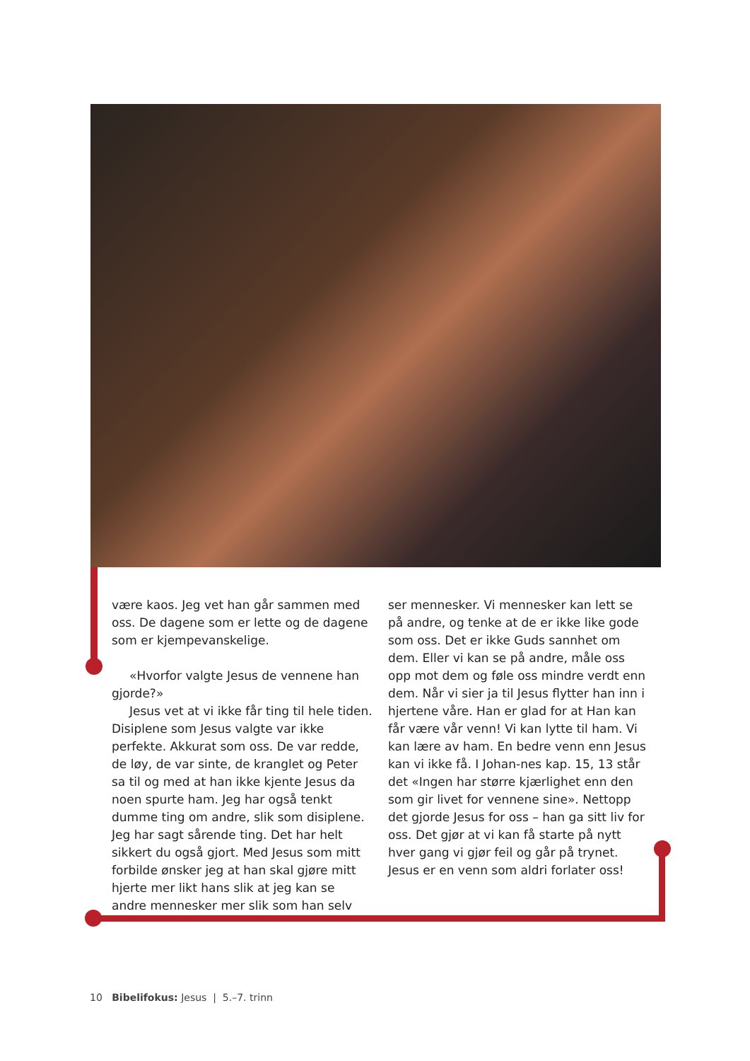være kaos. Jeg vet han går sammen med oss. De dagene som er lette og de dagene som er kjempevanskelige.
«Hvorfor valgte Jesus de vennene han gjorde?»
Jesus vet at vi ikke får ting til hele tiden. Disiplene som Jesus valgte var ikke perfekte. Akkurat som oss. De var redde, de løy, de var sinte, de kranglet og Peter sa til og med at han ikke kjente Jesus da noen spurte ham. Jeg har også tenkt dumme ting om andre, slik som disiplene. Jeg har sagt sårende ting. Det har helt sikkert du også gjort. Med Jesus som mitt forbilde ønsker jeg at han skal gjøre mitt hjerte mer likt hans slik at jeg kan se andre mennesker mer slik som han selv
ser mennesker. Vi mennesker kan lett se på andre, og tenke at de er ikke like gode som oss. Det er ikke Guds sannhet om dem. Eller vi kan se på andre, måle oss opp mot dem og føle oss mindre verdt enn dem. Når vi sier ja til Jesus flytter han inn i hjertene våre. Han er glad for at Han kan får være vår venn! Vi kan lytte til ham. Vi kan lære av ham. En bedre venn enn Jesus kan vi ikke få. I Johan-nes kap. 15, 13 står det «Ingen har større kjærlighet enn den som gir livet for vennene sine». Nettopp det gjorde Jesus for oss – han ga sitt liv for oss. Det gjør at vi kan få starte på nytt hver gang vi gjør feil og går på trynet. Jesus er en venn som aldri forlater oss!
10 Bibelifokus: Jesus | 5.–7. trinn